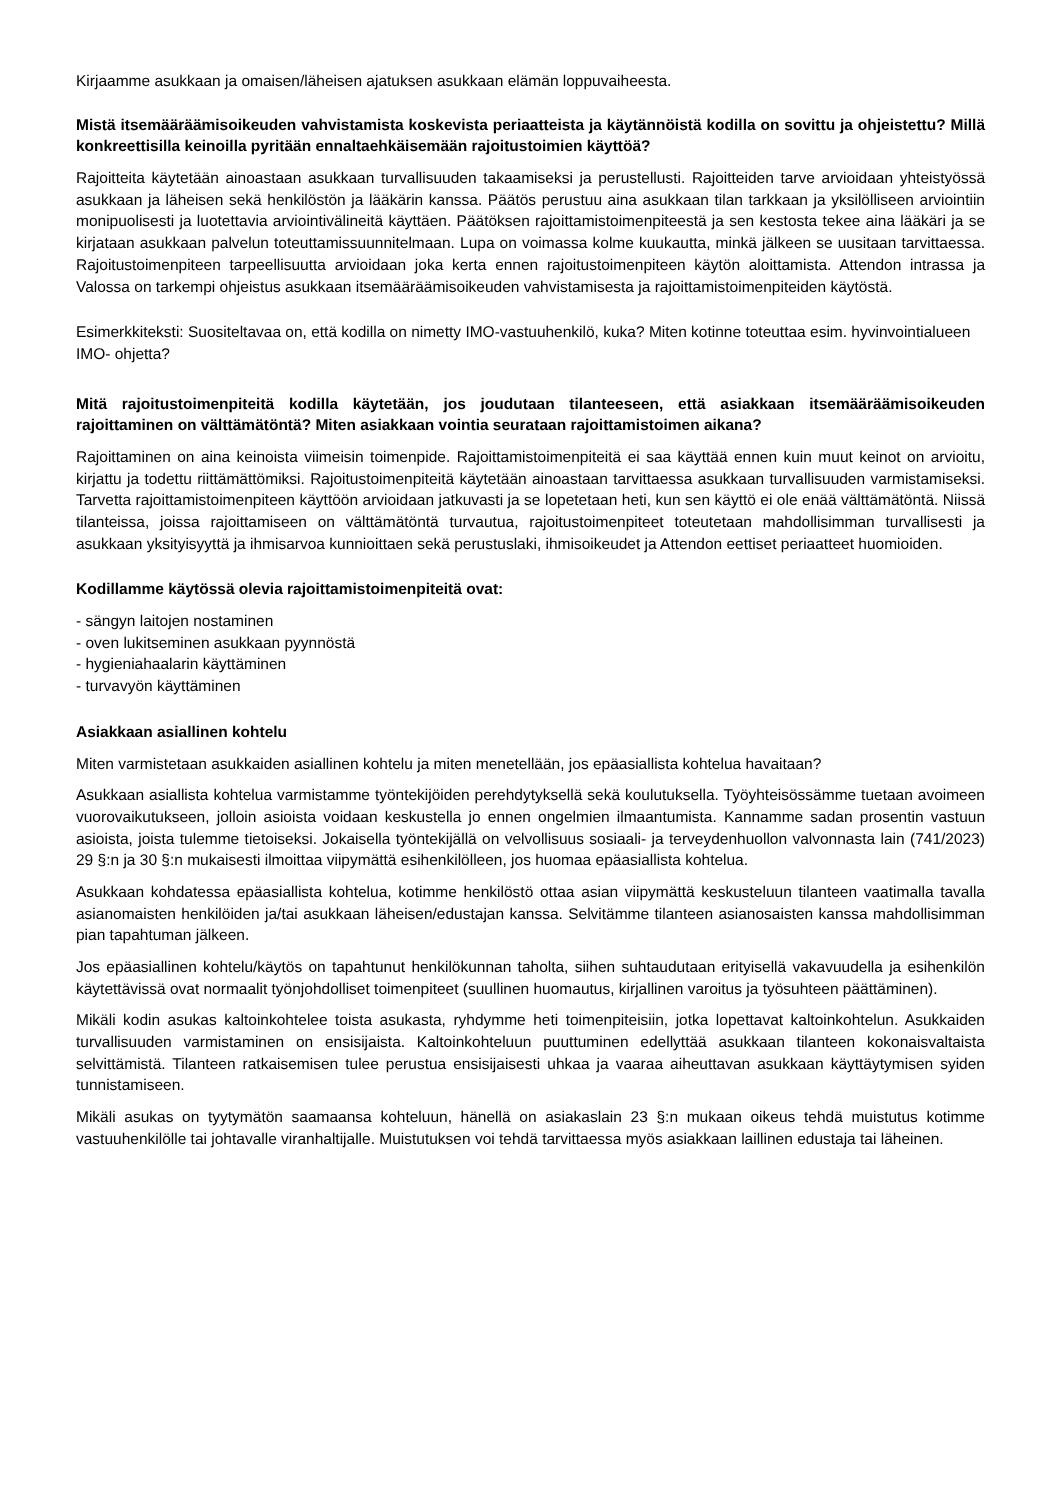Kirjaamme asukkaan ja omaisen/läheisen ajatuksen asukkaan elämän loppuvaiheesta.
Mistä itsemääräämisoikeuden vahvistamista koskevista periaatteista ja käytännöistä kodilla on sovittu ja ohjeistettu? Millä konkreettisilla keinoilla pyritään ennaltaehkäisemään rajoitustoimien käyttöä?
Rajoitteita käytetään ainoastaan asukkaan turvallisuuden takaamiseksi ja perustellusti. Rajoitteiden tarve arvioidaan yhteistyössä asukkaan ja läheisen sekä henkilöstön ja lääkärin kanssa. Päätös perustuu aina asukkaan tilan tarkkaan ja yksilölliseen arviointiin monipuolisesti ja luotettavia arviointivälineitä käyttäen. Päätöksen rajoittamistoimenpiteestä ja sen kestosta tekee aina lääkäri ja se kirjataan asukkaan palvelun toteuttamissuunnitelmaan. Lupa on voimassa kolme kuukautta, minkä jälkeen se uusitaan tarvittaessa. Rajoitustoimenpiteen tarpeellisuutta arvioidaan joka kerta ennen rajoitustoimenpiteen käytön aloittamista. Attendon intrassa ja Valossa on tarkempi ohjeistus asukkaan itsemääräämisoikeuden vahvistamisesta ja rajoittamistoimenpiteiden käytöstä.
Esimerkkiteksti: Suositeltavaa on, että kodilla on nimetty IMO-vastuuhenkilö, kuka? Miten kotinne toteuttaa esim. hyvinvointialueen IMO- ohjetta?
Mitä rajoitustoimenpiteitä kodilla käytetään, jos joudutaan tilanteeseen, että asiakkaan itsemääräämisoikeuden rajoittaminen on välttämätöntä? Miten asiakkaan vointia seurataan rajoittamistoimen aikana?
Rajoittaminen on aina keinoista viimeisin toimenpide. Rajoittamistoimenpiteitä ei saa käyttää ennen kuin muut keinot on arvioitu, kirjattu ja todettu riittämättömiksi. Rajoitustoimenpiteitä käytetään ainoastaan tarvittaessa asukkaan turvallisuuden varmistamiseksi. Tarvetta rajoittamistoimenpiteen käyttöön arvioidaan jatkuvasti ja se lopetetaan heti, kun sen käyttö ei ole enää välttämätöntä. Niissä tilanteissa, joissa rajoittamiseen on välttämätöntä turvautua, rajoitustoimenpiteet toteutetaan mahdollisimman turvallisesti ja asukkaan yksityisyyttä ja ihmisarvoa kunnioittaen sekä perustuslaki, ihmisoikeudet ja Attendon eettiset periaatteet huomioiden.
Kodillamme käytössä olevia rajoittamistoimenpiteitä ovat:
- sängyn laitojen nostaminen
- oven lukitseminen asukkaan pyynnöstä
- hygieniahaalarin käyttäminen
- turvavyön käyttäminen
Asiakkaan asiallinen kohtelu
Miten varmistetaan asukkaiden asiallinen kohtelu ja miten menetellään, jos epäasiallista kohtelua havaitaan?
Asukkaan asiallista kohtelua varmistamme työntekijöiden perehdytyksellä sekä koulutuksella. Työyhteisössämme tuetaan avoimeen vuorovaikutukseen, jolloin asioista voidaan keskustella jo ennen ongelmien ilmaantumista. Kannamme sadan prosentin vastuun asioista, joista tulemme tietoiseksi. Jokaisella työntekijällä on velvollisuus sosiaali- ja terveydenhuollon valvonnasta lain (741/2023) 29 §:n ja 30 §:n mukaisesti ilmoittaa viipymättä esihenkilölleen, jos huomaa epäasiallista kohtelua.
Asukkaan kohdatessa epäasiallista kohtelua, kotimme henkilöstö ottaa asian viipymättä keskusteluun tilanteen vaatimalla tavalla asianomaisten henkilöiden ja/tai asukkaan läheisen/edustajan kanssa. Selvitämme tilanteen asianosaisten kanssa mahdollisimman pian tapahtuman jälkeen.
Jos epäasiallinen kohtelu/käytös on tapahtunut henkilökunnan taholta, siihen suhtaudutaan erityisellä vakavuudella ja esihenkilön käytettävissä ovat normaalit työnjohdolliset toimenpiteet (suullinen huomautus, kirjallinen varoitus ja työsuhteen päättäminen).
Mikäli kodin asukas kaltoinkohtelee toista asukasta, ryhdymme heti toimenpiteisiin, jotka lopettavat kaltoinkohtelun. Asukkaiden turvallisuuden varmistaminen on ensisijaista. Kaltoinkohteluun puuttuminen edellyttää asukkaan tilanteen kokonaisvaltaista selvittämistä. Tilanteen ratkaisemisen tulee perustua ensisijaisesti uhkaa ja vaaraa aiheuttavan asukkaan käyttäytymisen syiden tunnistamiseen.
Mikäli asukas on tyytymätön saamaansa kohteluun, hänellä on asiakaslain 23 §:n mukaan oikeus tehdä muistutus kotimme vastuuhenkilölle tai johtavalle viranhaltijalle. Muistutuksen voi tehdä tarvittaessa myös asiakkaan laillinen edustaja tai läheinen.